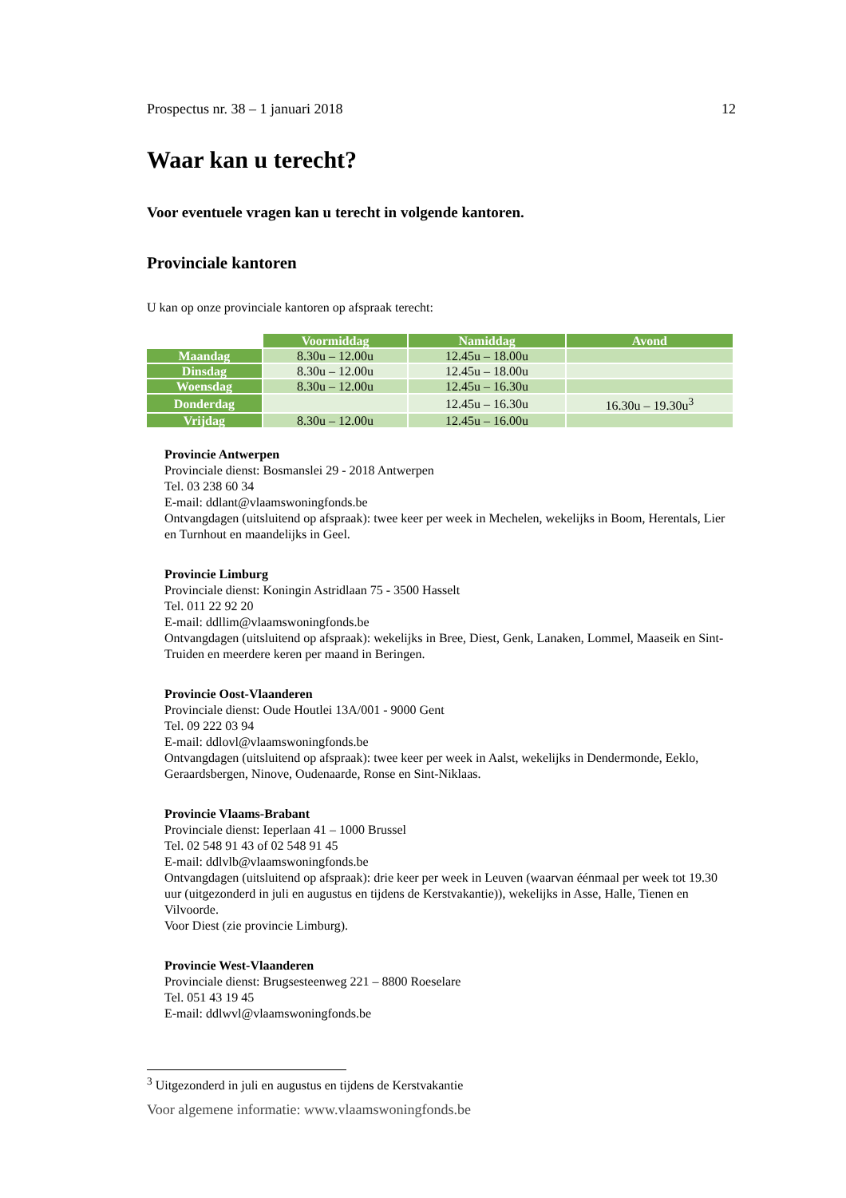Prospectus nr. 38 – 1 januari 2018 12
Waar kan u terecht?
Voor eventuele vragen kan u terecht in volgende kantoren.
Provinciale kantoren
U kan op onze provinciale kantoren op afspraak terecht:
| | Voormiddag | Namiddag | Avond |
| Maandag | 8.30u – 12.00u | 12.45u – 18.00u | |
| Dinsdag | 8.30u – 12.00u | 12.45u – 18.00u | |
| Woensdag | 8.30u – 12.00u | 12.45u – 16.30u | |
| Donderdag | | 12.45u – 16.30u | 16.30u – 19.30u<sup>3</sup> |
| Vrijdag | 8.30u – 12.00u | 12.45u – 16.00u | |
Provincie Antwerpen
Provinciale dienst: Bosmanslei 29 - 2018 Antwerpen
Tel. 03 238 60 34
E-mail: ddlant@vlaamswoningfonds.be
Ontvangdagen (uitsluitend op afspraak): twee keer per week in Mechelen, wekelijks in Boom, Herentals, Lier en Turnhout en maandelijks in Geel.
Provincie Limburg
Provinciale dienst: Koningin Astridlaan 75 - 3500 Hasselt
Tel. 011 22 92 20
E-mail: ddllim@vlaamswoningfonds.be
Ontvangdagen (uitsluitend op afspraak): wekelijks in Bree, Diest, Genk, Lanaken, Lommel, Maaseik en Sint-Truiden en meerdere keren per maand in Beringen.
Provincie Oost-Vlaanderen
Provinciale dienst: Oude Houtlei 13A/001 - 9000 Gent
Tel. 09 222 03 94
E-mail: ddlovl@vlaamswoningfonds.be
Ontvangdagen (uitsluitend op afspraak): twee keer per week in Aalst, wekelijks in Dendermonde, Eeklo, Geraardsbergen, Ninove, Oudenaarde, Ronse en Sint-Niklaas.
Provincie Vlaams-Brabant
Provinciale dienst: Ieperlaan 41 – 1000 Brussel
Tel. 02 548 91 43 of 02 548 91 45
E-mail: ddlvlb@vlaamswoningfonds.be
Ontvangdagen (uitsluitend op afspraak): drie keer per week in Leuven (waarvan éénmaal per week tot 19.30 uur (uitgezonderd in juli en augustus en tijdens de Kerstvakantie)), wekelijks in Asse, Halle, Tienen en Vilvoorde.
Voor Diest (zie provincie Limburg).
Provincie West-Vlaanderen
Provinciale dienst: Brugsesteenweg 221 – 8800 Roeselare
Tel. 051 43 19 45
E-mail: ddlwvl@vlaamswoningfonds.be
<sup>3</sup> Uitgezonderd in juli en augustus en tijdens de Kerstvakantie
Voor algemene informatie: www.vlaamswoningfonds.be